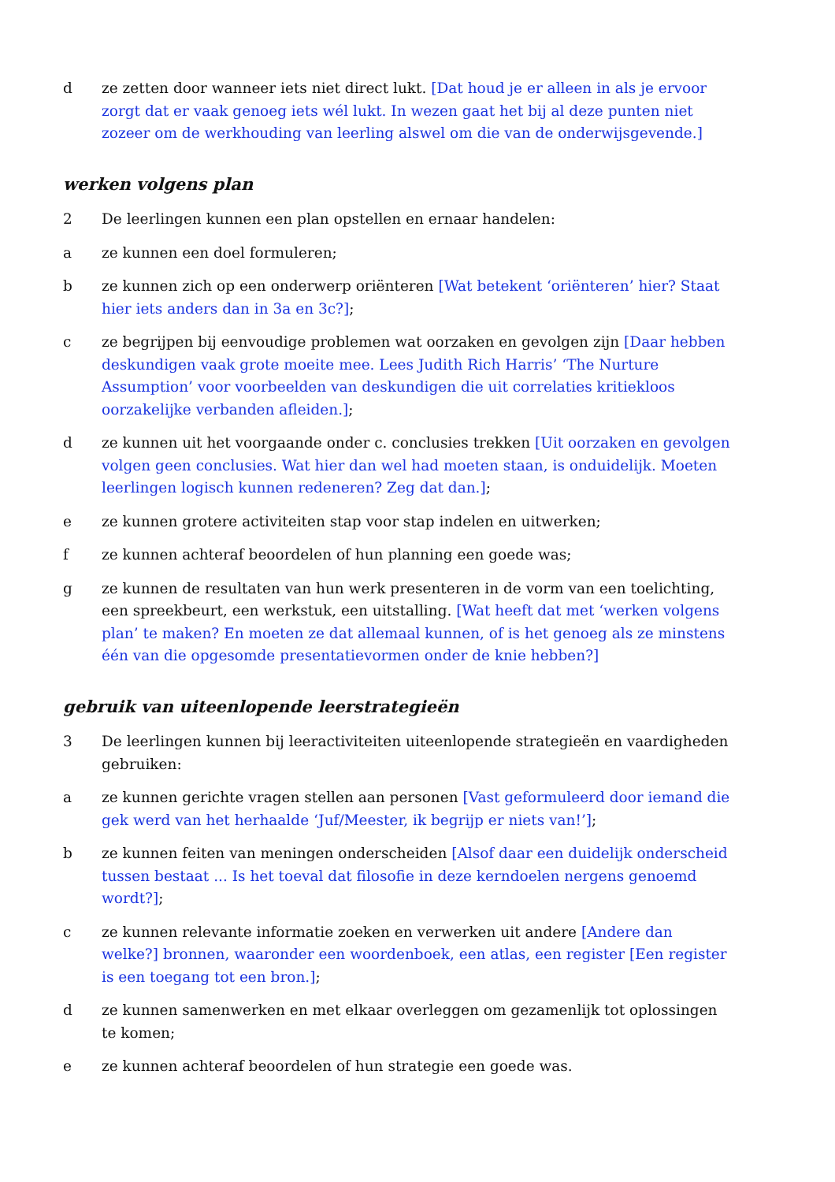d ze zetten door wanneer iets niet direct lukt. [Dat houd je er alleen in als je ervoor zorgt dat er vaak genoeg iets wél lukt. In wezen gaat het bij al deze punten niet zozeer om de werkhouding van leerling alswel om die van de onderwijsgevende.]
werken volgens plan
2 De leerlingen kunnen een plan opstellen en ernaar handelen:
a ze kunnen een doel formuleren;
b ze kunnen zich op een onderwerp oriënteren [Wat betekent ‘oriënteren’ hier? Staat hier iets anders dan in 3a en 3c?];
c ze begrijpen bij eenvoudige problemen wat oorzaken en gevolgen zijn [Daar hebben deskundigen vaak grote moeite mee. Lees Judith Rich Harris’ ‘The Nurture Assumption’ voor voorbeelden van deskundigen die uit correlaties kritiekloos oorzakelijke verbanden afleiden.];
d ze kunnen uit het voorgaande onder c. conclusies trekken [Uit oorzaken en gevolgen volgen geen conclusies. Wat hier dan wel had moeten staan, is onduidelijk. Moeten leerlingen logisch kunnen redeneren? Zeg dat dan.];
e ze kunnen grotere activiteiten stap voor stap indelen en uitwerken;
f ze kunnen achteraf beoordelen of hun planning een goede was;
g ze kunnen de resultaten van hun werk presenteren in de vorm van een toelichting, een spreekbeurt, een werkstuk, een uitstalling. [Wat heeft dat met ‘werken volgens plan’ te maken? En moeten ze dat allemaal kunnen, of is het genoeg als ze minstens één van die opgesomde presentatievormen onder de knie hebben?]
gebruik van uiteenlopende leerstrategieën
3 De leerlingen kunnen bij leeractiviteiten uiteenlopende strategieën en vaardigheden gebruiken:
a ze kunnen gerichte vragen stellen aan personen [Vast geformuleerd door iemand die gek werd van het herhaalde ‘Juf/Meester, ik begrijp er niets van!’];
b ze kunnen feiten van meningen onderscheiden [Alsof daar een duidelijk onderscheid tussen bestaat ... Is het toeval dat filosofie in deze kerndoelen nergens genoemd wordt?];
c ze kunnen relevante informatie zoeken en verwerken uit andere [Andere dan welke?] bronnen, waaronder een woordenboek, een atlas, een register [Een register is een toegang tot een bron.];
d ze kunnen samenwerken en met elkaar overleggen om gezamenlijk tot oplossingen te komen;
e ze kunnen achteraf beoordelen of hun strategie een goede was.